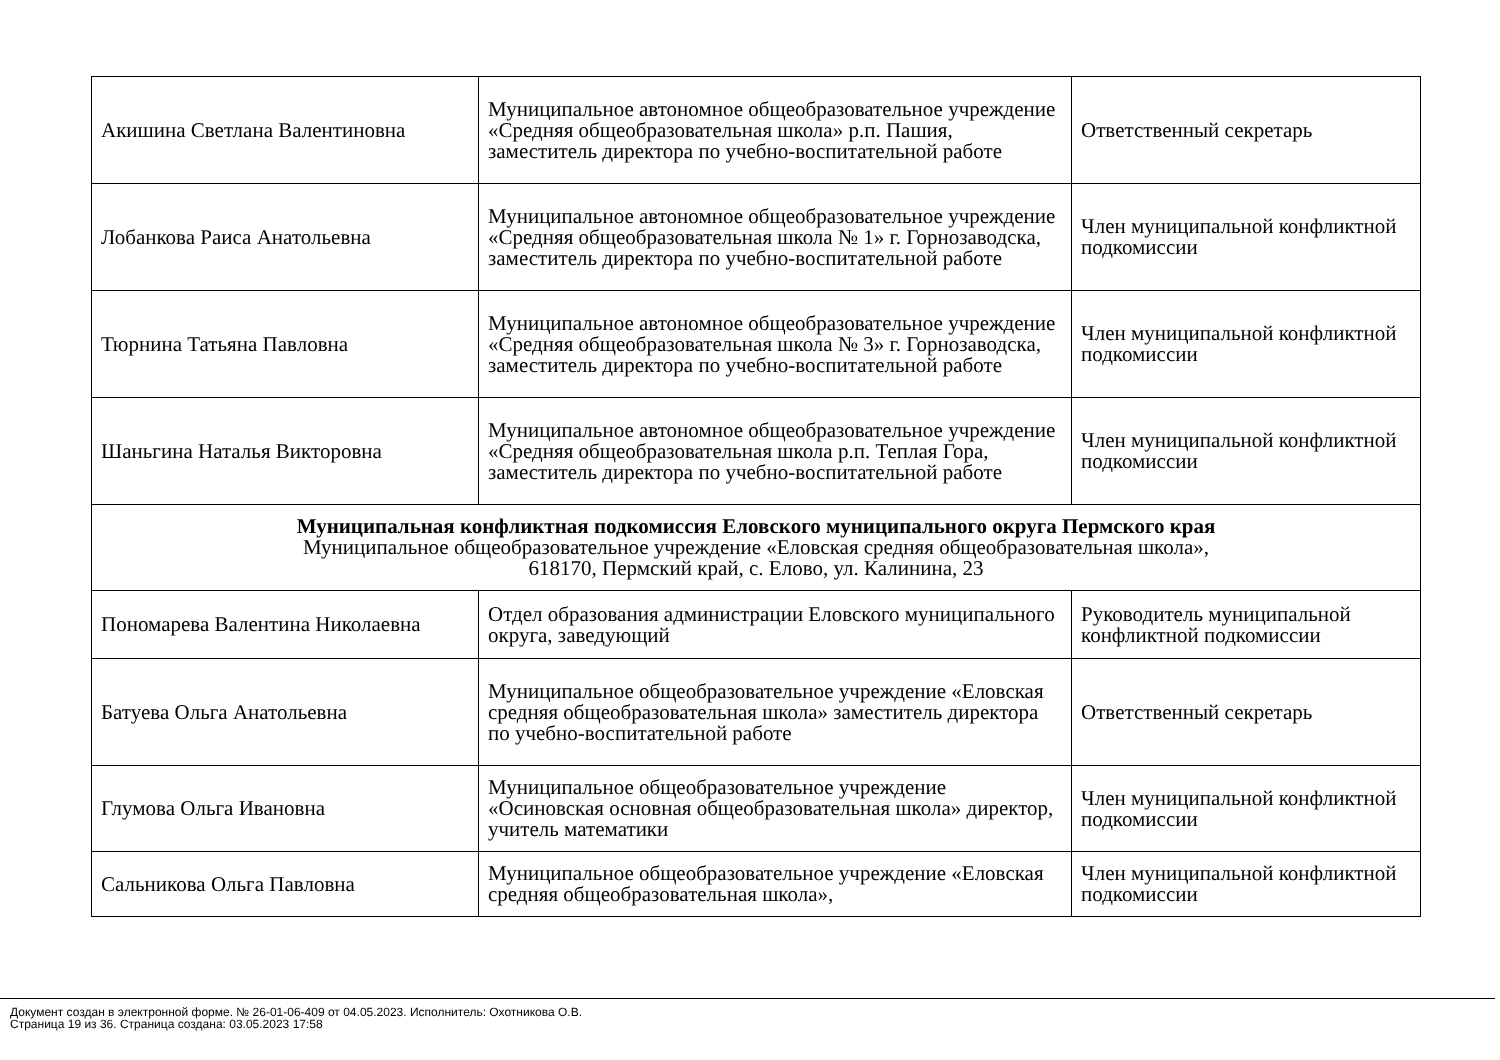| Акишина Светлана Валентиновна | Муниципальное автономное общеобразовательное учреждение «Средняя общеобразовательная школа» р.п. Пашия, заместитель директора по учебно-воспитательной работе | Ответственный секретарь |
| Лобанкова Раиса Анатольевна | Муниципальное автономное общеобразовательное учреждение «Средняя общеобразовательная школа № 1» г. Горнозаводска, заместитель директора по учебно-воспитательной работе | Член муниципальной конфликтной подкомиссии |
| Тюрнина Татьяна Павловна | Муниципальное автономное общеобразовательное учреждение «Средняя общеобразовательная школа № 3» г. Горнозаводска, заместитель директора по учебно-воспитательной работе | Член муниципальной конфликтной подкомиссии |
| Шаньгина Наталья Викторовна | Муниципальное автономное общеобразовательное учреждение «Средняя общеобразовательная школа р.п. Теплая Гора, заместитель директора по учебно-воспитательной работе | Член муниципальной конфликтной подкомиссии |
| Муниципальная конфликтная подкомиссия Еловского муниципального округа Пермского края Муниципальное общеобразовательное учреждение «Еловская средняя общеобразовательная школа», 618170, Пермский край, с. Елово, ул. Калинина, 23 | | |
| Пономарева Валентина Николаевна | Отдел образования администрации Еловского муниципального округа, заведующий | Руководитель муниципальной конфликтной подкомиссии |
| Батуева Ольга Анатольевна | Муниципальное общеобразовательное учреждение «Еловская средняя общеобразовательная школа» заместитель директора по учебно-воспитательной работе | Ответственный секретарь |
| Глумова Ольга Ивановна | Муниципальное общеобразовательное учреждение «Осиновская основная общеобразовательная школа» директор, учитель математики | Член муниципальной конфликтной подкомиссии |
| Сальникова Ольга Павловна | Муниципальное общеобразовательное учреждение «Еловская средняя общеобразовательная школа», | Член муниципальной конфликтной подкомиссии |
Документ создан в электронной форме. № 26-01-06-409 от 04.05.2023. Исполнитель: Охотникова О.В.
Страница 19 из 36. Страница создана: 03.05.2023 17:58